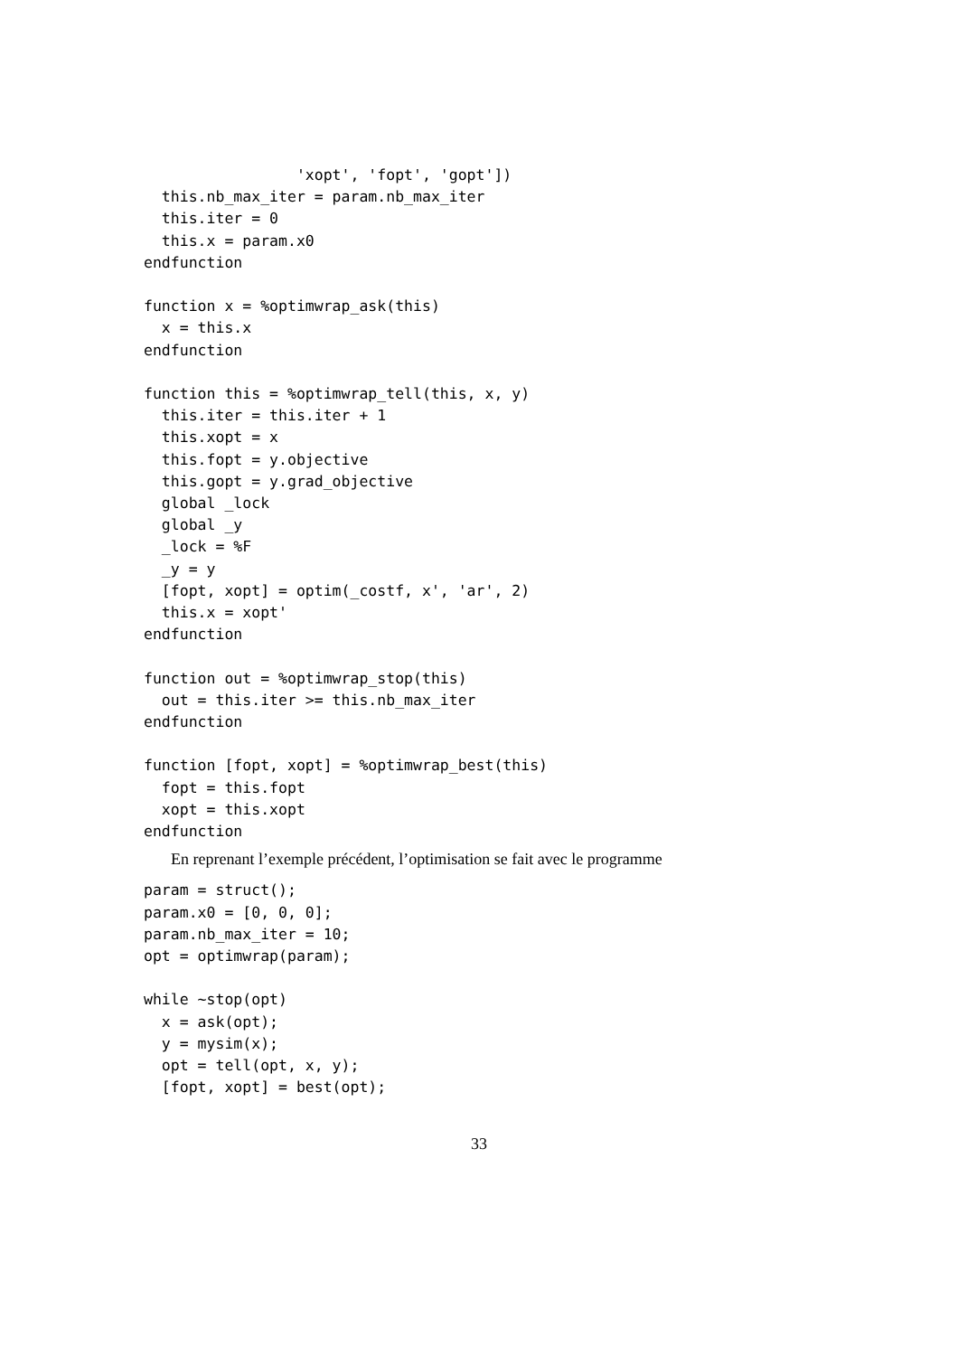'xopt', 'fopt', 'gopt'])
  this.nb_max_iter = param.nb_max_iter
  this.iter = 0
  this.x = param.x0
endfunction

function x = %optimwrap_ask(this)
  x = this.x
endfunction

function this = %optimwrap_tell(this, x, y)
  this.iter = this.iter + 1
  this.xopt = x
  this.fopt = y.objective
  this.gopt = y.grad_objective
  global _lock
  global _y
  _lock = %F
  _y = y
  [fopt, xopt] = optim(_costf, x', 'ar', 2)
  this.x = xopt'
endfunction

function out = %optimwrap_stop(this)
  out = this.iter >= this.nb_max_iter
endfunction

function [fopt, xopt] = %optimwrap_best(this)
  fopt = this.fopt
  xopt = this.xopt
endfunction
En reprenant l’exemple précédent, l’optimisation se fait avec le programme
param = struct();
param.x0 = [0, 0, 0];
param.nb_max_iter = 10;
opt = optimwrap(param);

while ~stop(opt)
  x = ask(opt);
  y = mysim(x);
  opt = tell(opt, x, y);
  [fopt, xopt] = best(opt);
33